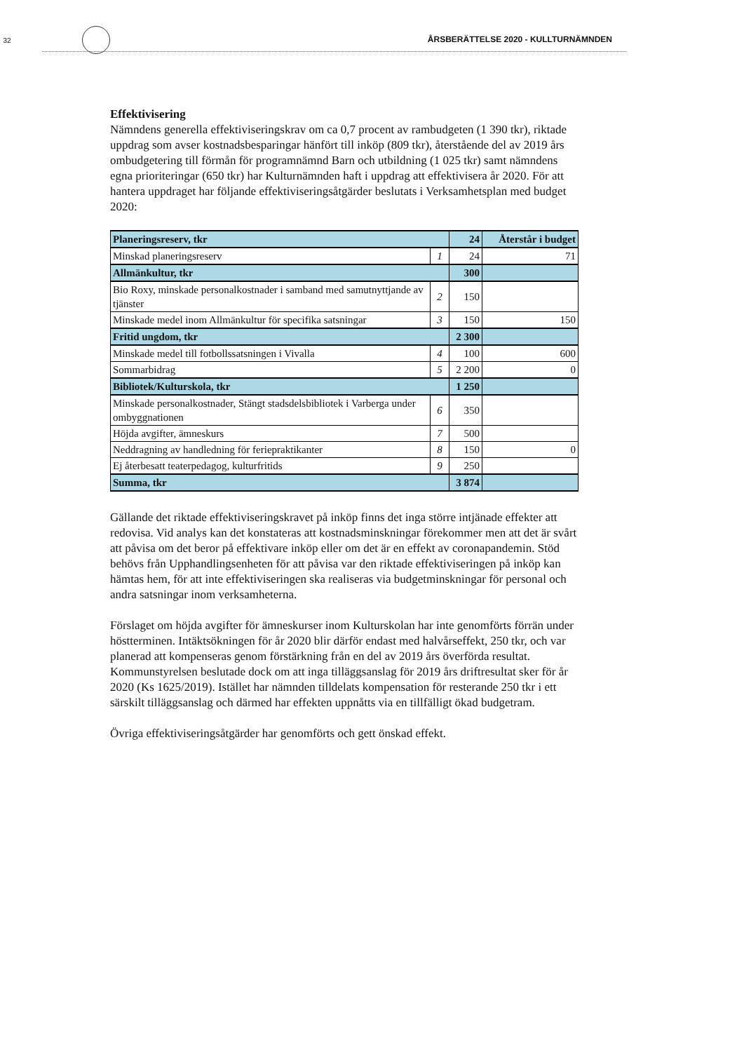32 ÅRSBERÄTTELSE 2020 - KULLTURNÄMNDEN
Effektivisering
Nämndens generella effektiviseringskrav om ca 0,7 procent av rambudgeten (1 390 tkr), riktade uppdrag som avser kostnadsbesparingar hänfört till inköp (809 tkr), återstående del av 2019 års ombudgetering till förmån för programnämnd Barn och utbildning (1 025 tkr) samt nämndens egna prioriteringar (650 tkr) har Kulturnämnden haft i uppdrag att effektivisera år 2020. För att hantera uppdraget har följande effektiviseringsåtgärder beslutats i Verksamhetsplan med budget 2020:
| Planeringsreserv, tkr | | 24 | Återstår i budget |
| Minskad planeringsreserv | 1 | 24 | 71 |
| Allmänkultur, tkr | | 300 | |
| Bio Roxy, minskade personalkostnader i samband med samutnyttjande av tjänster | 2 | 150 | |
| Minskade medel inom Allmänkultur för specifika satsningar | 3 | 150 | 150 |
| Fritid ungdom, tkr | | 2 300 | |
| Minskade medel till fotbollssatsningen i Vivalla | 4 | 100 | 600 |
| Sommarbidrag | 5 | 2 200 | 0 |
| Bibliotek/Kulturskola, tkr | | 1 250 | |
| Minskade personalkostnader, Stängt stadsdelsbibliotek i Varberga under ombyggnationen | 6 | 350 | |
| Höjda avgifter, ämneskurs | 7 | 500 | |
| Neddragning av handledning för feriepraktikanter | 8 | 150 | 0 |
| Ej återbesatt teaterpedagog, kulturfritids | 9 | 250 | |
| Summa, tkr | | 3 874 | |
Gällande det riktade effektiviseringskravet på inköp finns det inga större intjänade effekter att redovisa. Vid analys kan det konstateras att kostnadsminskningar förekommer men att det är svårt att påvisa om det beror på effektivare inköp eller om det är en effekt av coronapandemin. Stöd behövs från Upphandlingsenheten för att påvisa var den riktade effektiviseringen på inköp kan hämtas hem, för att inte effektiviseringen ska realiseras via budgetminskningar för personal och andra satsningar inom verksamheterna.
Förslaget om höjda avgifter för ämneskurser inom Kulturskolan har inte genomförts förrän under höstterminen. Intäktsökningen för år 2020 blir därför endast med halvårseffekt, 250 tkr, och var planerad att kompenseras genom förstärkning från en del av 2019 års överförda resultat. Kommunstyrelsen beslutade dock om att inga tilläggsanslag för 2019 års driftresultat sker för år 2020 (Ks 1625/2019). Istället har nämnden tilldelats kompensation för resterande 250 tkr i ett särskilt tilläggsanslag och därmed har effekten uppnåtts via en tillfälligt ökad budgetram.
Övriga effektiviseringsåtgärder har genomförts och gett önskad effekt.